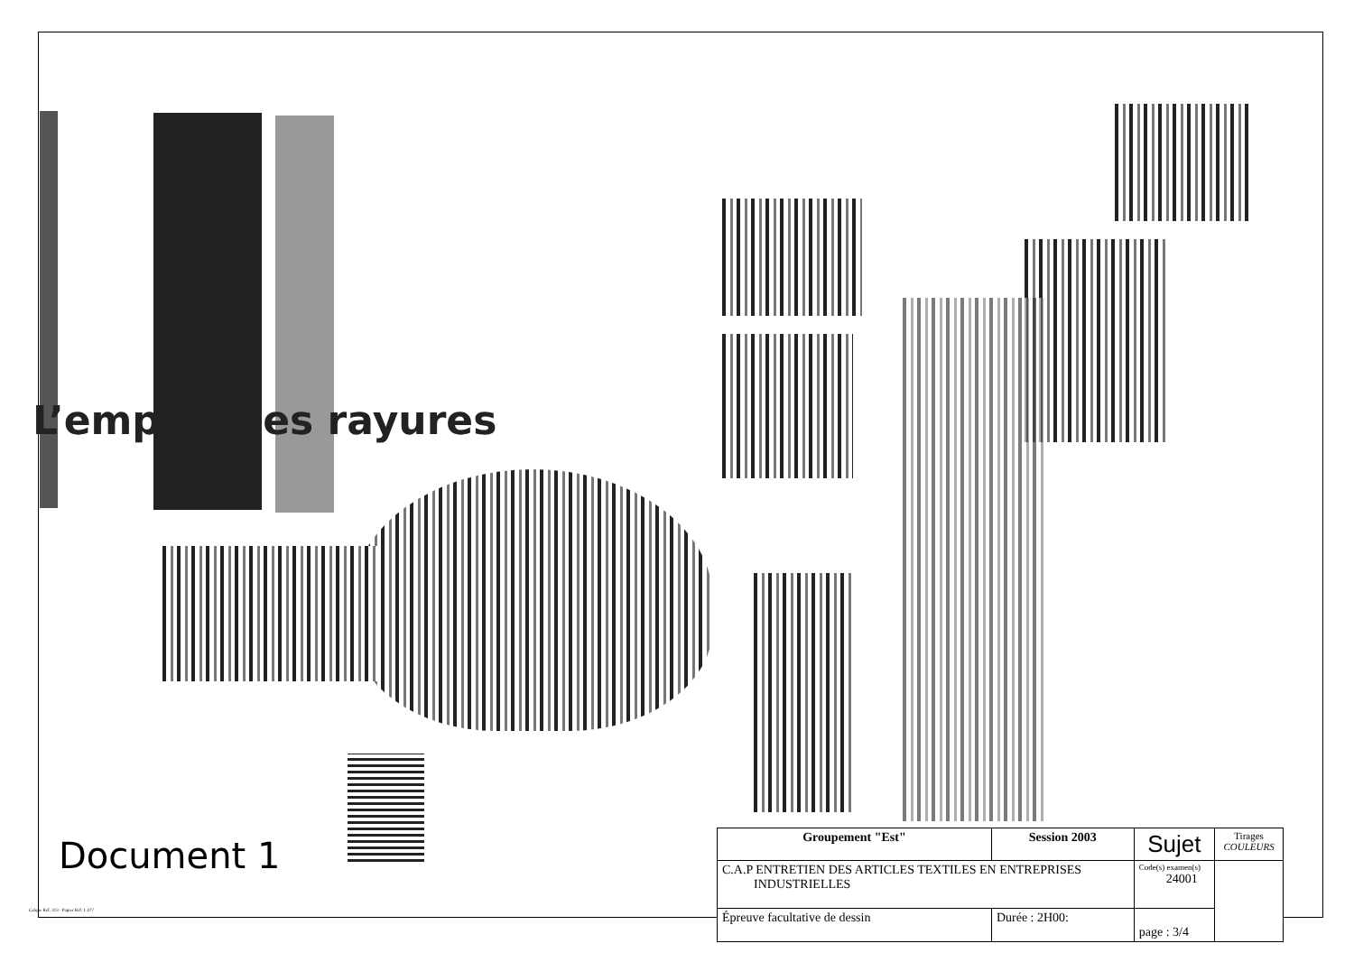L’empire des rayures
Document 1
Calque Réf. 313 - Papier Réf. 1 477
| Groupement "Est" | Session 2003 | Sujet | Tirages COULEURS |
| C.A.P ENTRETIEN DES ARTICLES TEXTILES EN ENTREPRISES INDUSTRIELLES | | Code(s) examen(s) 24001 | |
| Épreuve facultative de dessin | Durée : 2H00: | page : 3/4 | |